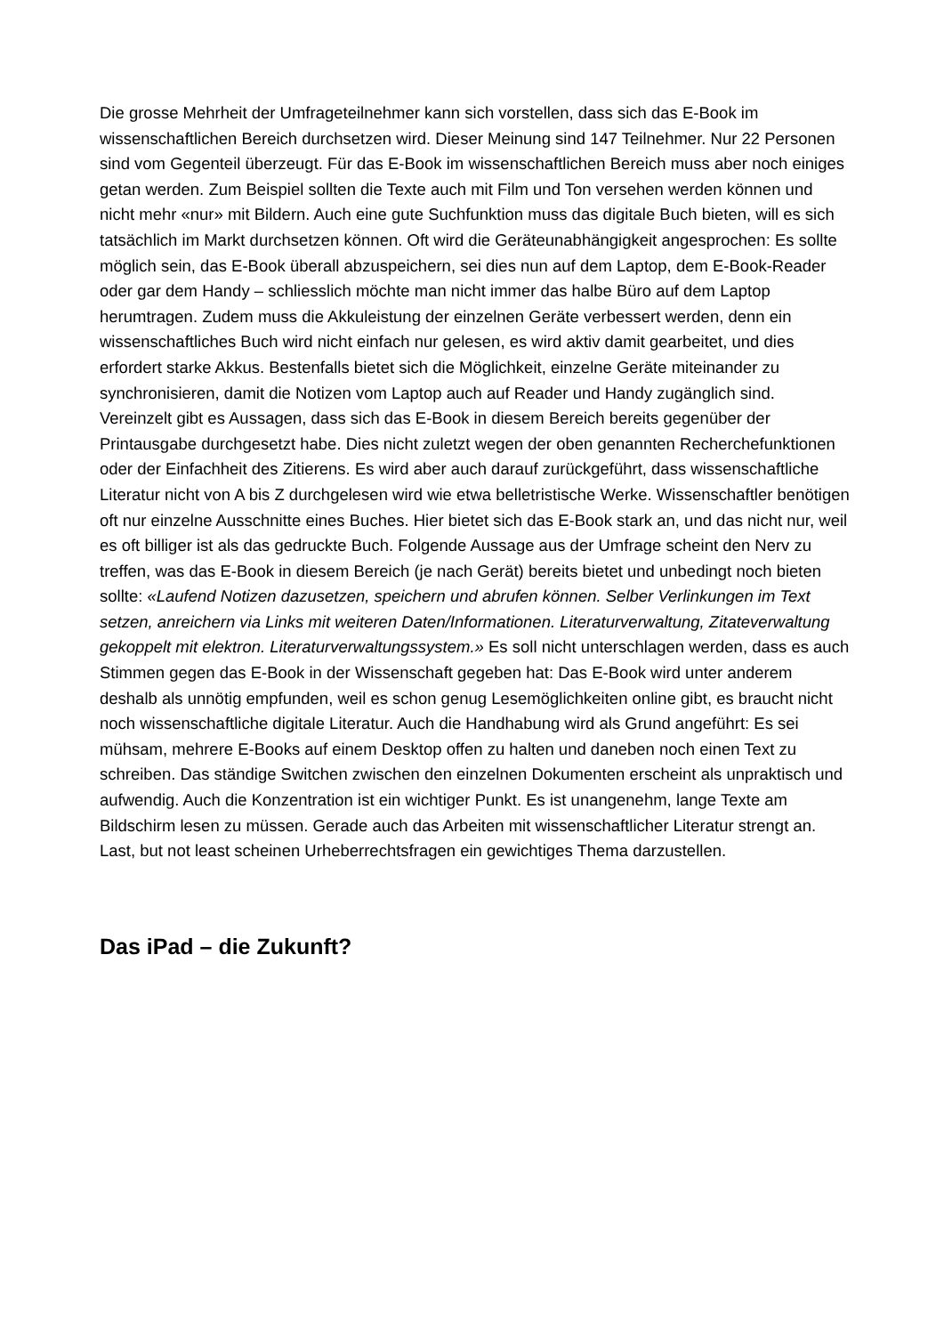Die grosse Mehrheit der Umfrageteilnehmer kann sich vorstellen, dass sich das E-Book im wissenschaftlichen Bereich durchsetzen wird. Dieser Meinung sind 147 Teilnehmer. Nur 22 Personen sind vom Gegenteil überzeugt. Für das E-Book im wissenschaftlichen Bereich muss aber noch einiges getan werden. Zum Beispiel sollten die Texte auch mit Film und Ton versehen werden können und nicht mehr «nur» mit Bildern. Auch eine gute Suchfunktion muss das digitale Buch bieten, will es sich tatsächlich im Markt durchsetzen können. Oft wird die Geräteunabhängigkeit angesprochen: Es sollte möglich sein, das E-Book überall abzuspeichern, sei dies nun auf dem Laptop, dem E-Book-Reader oder gar dem Handy – schliesslich möchte man nicht immer das halbe Büro auf dem Laptop herumtragen. Zudem muss die Akkuleistung der einzelnen Geräte verbessert werden, denn ein wissenschaftliches Buch wird nicht einfach nur gelesen, es wird aktiv damit gearbeitet, und dies erfordert starke Akkus. Bestenfalls bietet sich die Möglichkeit, einzelne Geräte miteinander zu synchronisieren, damit die Notizen vom Laptop auch auf Reader und Handy zugänglich sind. Vereinzelt gibt es Aussagen, dass sich das E-Book in diesem Bereich bereits gegenüber der Printausgabe durchgesetzt habe. Dies nicht zuletzt wegen der oben genannten Recherchefunktionen oder der Einfachheit des Zitierens. Es wird aber auch darauf zurückgeführt, dass wissenschaftliche Literatur nicht von A bis Z durchgelesen wird wie etwa belletristische Werke. Wissenschaftler benötigen oft nur einzelne Ausschnitte eines Buches. Hier bietet sich das E-Book stark an, und das nicht nur, weil es oft billiger ist als das gedruckte Buch. Folgende Aussage aus der Umfrage scheint den Nerv zu treffen, was das E-Book in diesem Bereich (je nach Gerät) bereits bietet und unbedingt noch bieten sollte: «Laufend Notizen dazusetzen, speichern und abrufen können. Selber Verlinkungen im Text setzen, anreichern via Links mit weiteren Daten/Informationen. Literaturverwaltung, Zitateverwaltung gekoppelt mit elektron. Literaturverwaltungssystem.» Es soll nicht unterschlagen werden, dass es auch Stimmen gegen das E-Book in der Wissenschaft gegeben hat: Das E-Book wird unter anderem deshalb als unnötig empfunden, weil es schon genug Lesemöglichkeiten online gibt, es braucht nicht noch wissenschaftliche digitale Literatur. Auch die Handhabung wird als Grund angeführt: Es sei mühsam, mehrere E-Books auf einem Desktop offen zu halten und daneben noch einen Text zu schreiben. Das ständige Switchen zwischen den einzelnen Dokumenten erscheint als unpraktisch und aufwendig. Auch die Konzentration ist ein wichtiger Punkt. Es ist unangenehm, lange Texte am Bildschirm lesen zu müssen. Gerade auch das Arbeiten mit wissenschaftlicher Literatur strengt an. Last, but not least scheinen Urheberrechtsfragen ein gewichtiges Thema darzustellen.
Das iPad – die Zukunft?